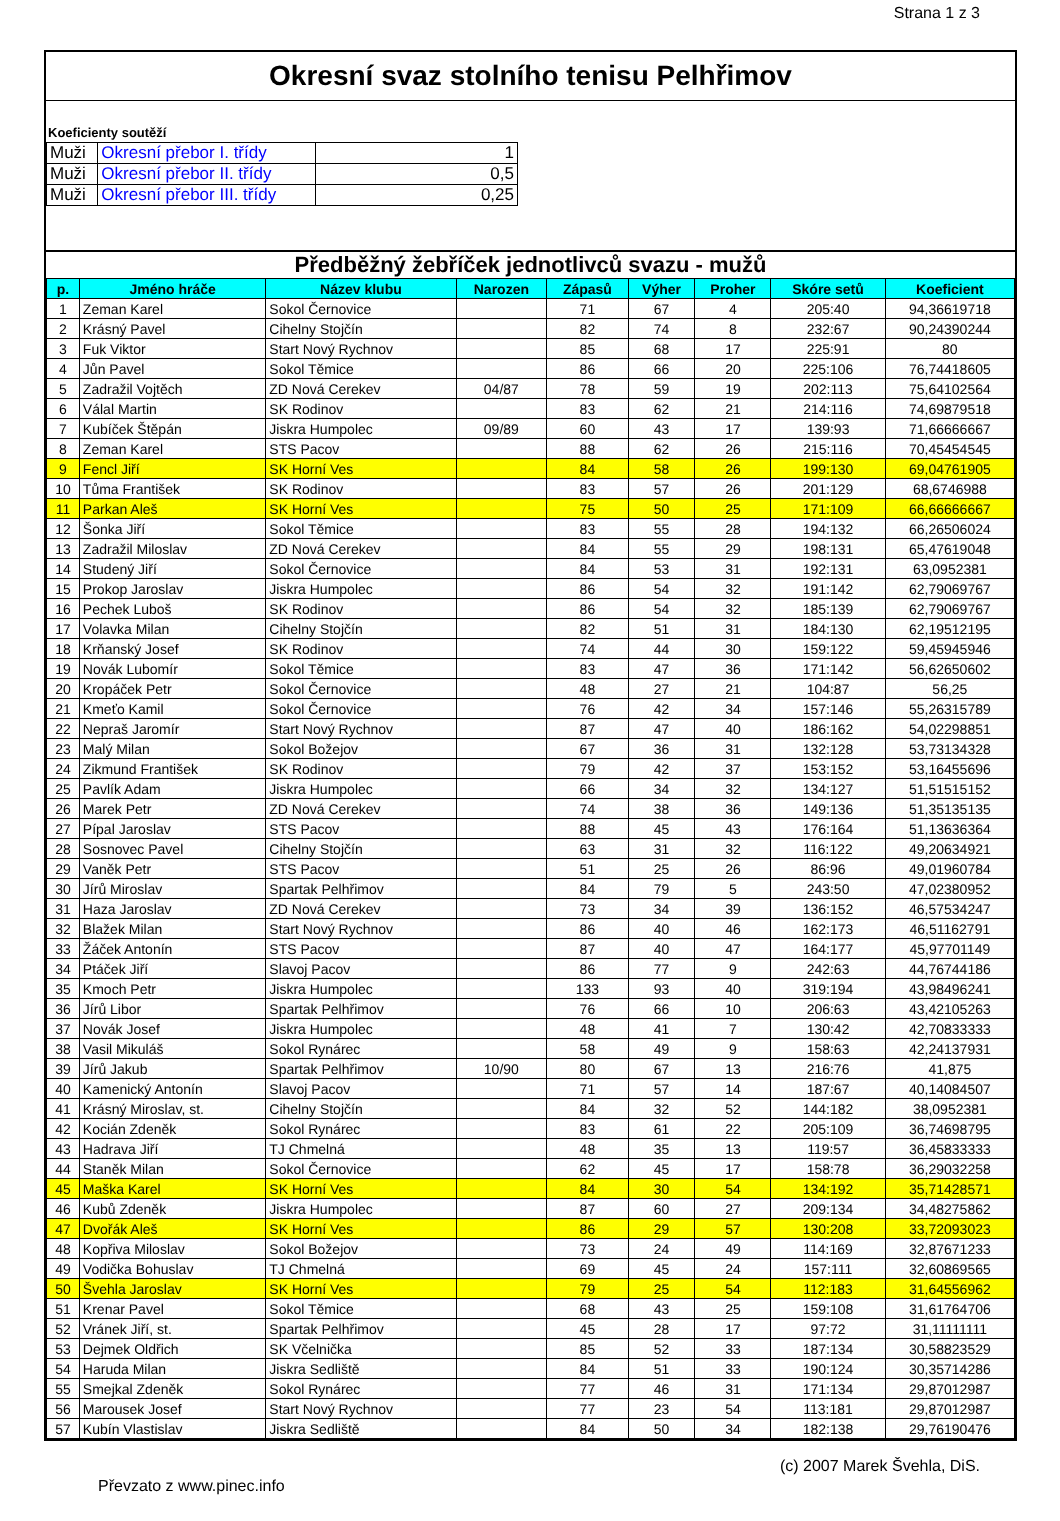Strana 1 z 3
Okresní svaz stolního tenisu Pelhřimov
Koeficienty soutěží
| Muži | Okresní přebor I. třídy | 1 |
| Muži | Okresní přebor II. třídy | 0,5 |
| Muži | Okresní přebor III. třídy | 0,25 |
Předběžný žebříček jednotlivců svazu - mužů
| p. | Jméno hráče | Název klubu | Narozen | Zápasů | Výher | Proher | Skóre setů | Koeficient |
| --- | --- | --- | --- | --- | --- | --- | --- | --- |
| 1 | Zeman Karel | Sokol Černovice | | 71 | 67 | 4 | 205:40 | 94,36619718 |
| 2 | Krásný Pavel | Cihelny Stojčín | | 82 | 74 | 8 | 232:67 | 90,24390244 |
| 3 | Fuk Viktor | Start Nový Rychnov | | 85 | 68 | 17 | 225:91 | 80 |
| 4 | Jůn Pavel | Sokol Těmice | | 86 | 66 | 20 | 225:106 | 76,74418605 |
| 5 | Zadražil Vojtěch | ZD Nová Cerekev | 04/87 | 78 | 59 | 19 | 202:113 | 75,64102564 |
| 6 | Válal Martin | SK Rodinov | | 83 | 62 | 21 | 214:116 | 74,69879518 |
| 7 | Kubíček Štěpán | Jiskra Humpolec | 09/89 | 60 | 43 | 17 | 139:93 | 71,66666667 |
| 8 | Zeman Karel | STS Pacov | | 88 | 62 | 26 | 215:116 | 70,45454545 |
| 9 | Fencl Jiří | SK Horní Ves | | 84 | 58 | 26 | 199:130 | 69,04761905 |
| 10 | Tůma František | SK Rodinov | | 83 | 57 | 26 | 201:129 | 68,6746988 |
| 11 | Parkan Aleš | SK Horní Ves | | 75 | 50 | 25 | 171:109 | 66,66666667 |
| 12 | Šonka Jiří | Sokol Těmice | | 83 | 55 | 28 | 194:132 | 66,26506024 |
| 13 | Zadražil Miloslav | ZD Nová Cerekev | | 84 | 55 | 29 | 198:131 | 65,47619048 |
| 14 | Studený Jiří | Sokol Černovice | | 84 | 53 | 31 | 192:131 | 63,0952381 |
| 15 | Prokop Jaroslav | Jiskra Humpolec | | 86 | 54 | 32 | 191:142 | 62,79069767 |
| 16 | Pechek Luboš | SK Rodinov | | 86 | 54 | 32 | 185:139 | 62,79069767 |
| 17 | Volavka Milan | Cihelny Stojčín | | 82 | 51 | 31 | 184:130 | 62,19512195 |
| 18 | Krňanský Josef | SK Rodinov | | 74 | 44 | 30 | 159:122 | 59,45945946 |
| 19 | Novák Lubomír | Sokol Těmice | | 83 | 47 | 36 | 171:142 | 56,62650602 |
| 20 | Kropáček Petr | Sokol Černovice | | 48 | 27 | 21 | 104:87 | 56,25 |
| 21 | Kmeťo Kamil | Sokol Černovice | | 76 | 42 | 34 | 157:146 | 55,26315789 |
| 22 | Nepraš Jaromír | Start Nový Rychnov | | 87 | 47 | 40 | 186:162 | 54,02298851 |
| 23 | Malý Milan | Sokol Božejov | | 67 | 36 | 31 | 132:128 | 53,73134328 |
| 24 | Zikmund František | SK Rodinov | | 79 | 42 | 37 | 153:152 | 53,16455696 |
| 25 | Pavlík Adam | Jiskra Humpolec | | 66 | 34 | 32 | 134:127 | 51,51515152 |
| 26 | Marek Petr | ZD Nová Cerekev | | 74 | 38 | 36 | 149:136 | 51,35135135 |
| 27 | Pípal Jaroslav | STS Pacov | | 88 | 45 | 43 | 176:164 | 51,13636364 |
| 28 | Sosnovec Pavel | Cihelny Stojčín | | 63 | 31 | 32 | 116:122 | 49,20634921 |
| 29 | Vaněk Petr | STS Pacov | | 51 | 25 | 26 | 86:96 | 49,01960784 |
| 30 | Jírů Miroslav | Spartak Pelhřimov | | 84 | 79 | 5 | 243:50 | 47,02380952 |
| 31 | Haza Jaroslav | ZD Nová Cerekev | | 73 | 34 | 39 | 136:152 | 46,57534247 |
| 32 | Blažek Milan | Start Nový Rychnov | | 86 | 40 | 46 | 162:173 | 46,51162791 |
| 33 | Žáček Antonín | STS Pacov | | 87 | 40 | 47 | 164:177 | 45,97701149 |
| 34 | Ptáček Jiří | Slavoj Pacov | | 86 | 77 | 9 | 242:63 | 44,76744186 |
| 35 | Kmoch Petr | Jiskra Humpolec | | 133 | 93 | 40 | 319:194 | 43,98496241 |
| 36 | Jírů Libor | Spartak Pelhřimov | | 76 | 66 | 10 | 206:63 | 43,42105263 |
| 37 | Novák Josef | Jiskra Humpolec | | 48 | 41 | 7 | 130:42 | 42,70833333 |
| 38 | Vasil Mikuláš | Sokol Rynárec | | 58 | 49 | 9 | 158:63 | 42,24137931 |
| 39 | Jírů Jakub | Spartak Pelhřimov | 10/90 | 80 | 67 | 13 | 216:76 | 41,875 |
| 40 | Kamenický Antonín | Slavoj Pacov | | 71 | 57 | 14 | 187:67 | 40,14084507 |
| 41 | Krásný Miroslav, st. | Cihelny Stojčín | | 84 | 32 | 52 | 144:182 | 38,0952381 |
| 42 | Kocián Zdeněk | Sokol Rynárec | | 83 | 61 | 22 | 205:109 | 36,74698795 |
| 43 | Hadrava Jiří | TJ Chmelná | | 48 | 35 | 13 | 119:57 | 36,45833333 |
| 44 | Staněk Milan | Sokol Černovice | | 62 | 45 | 17 | 158:78 | 36,29032258 |
| 45 | Maška Karel | SK Horní Ves | | 84 | 30 | 54 | 134:192 | 35,71428571 |
| 46 | Kubů Zdeněk | Jiskra Humpolec | | 87 | 60 | 27 | 209:134 | 34,48275862 |
| 47 | Dvořák Aleš | SK Horní Ves | | 86 | 29 | 57 | 130:208 | 33,72093023 |
| 48 | Kopřiva Miloslav | Sokol Božejov | | 73 | 24 | 49 | 114:169 | 32,87671233 |
| 49 | Vodička Bohuslav | TJ Chmelná | | 69 | 45 | 24 | 157:111 | 32,60869565 |
| 50 | Švehla Jaroslav | SK Horní Ves | | 79 | 25 | 54 | 112:183 | 31,64556962 |
| 51 | Krenar Pavel | Sokol Těmice | | 68 | 43 | 25 | 159:108 | 31,61764706 |
| 52 | Vránek Jiří, st. | Spartak Pelhřimov | | 45 | 28 | 17 | 97:72 | 31,11111111 |
| 53 | Dejmek Oldřich | SK Včelnička | | 85 | 52 | 33 | 187:134 | 30,58823529 |
| 54 | Haruda Milan | Jiskra Sedliště | | 84 | 51 | 33 | 190:124 | 30,35714286 |
| 55 | Smejkal Zdeněk | Sokol Rynárec | | 77 | 46 | 31 | 171:134 | 29,87012987 |
| 56 | Marousek Josef | Start Nový Rychnov | | 77 | 23 | 54 | 113:181 | 29,87012987 |
| 57 | Kubín Vlastislav | Jiskra Sedliště | | 84 | 50 | 34 | 182:138 | 29,76190476 |
(c) 2007 Marek Švehla, DiS.
Převzato z www.pinec.info